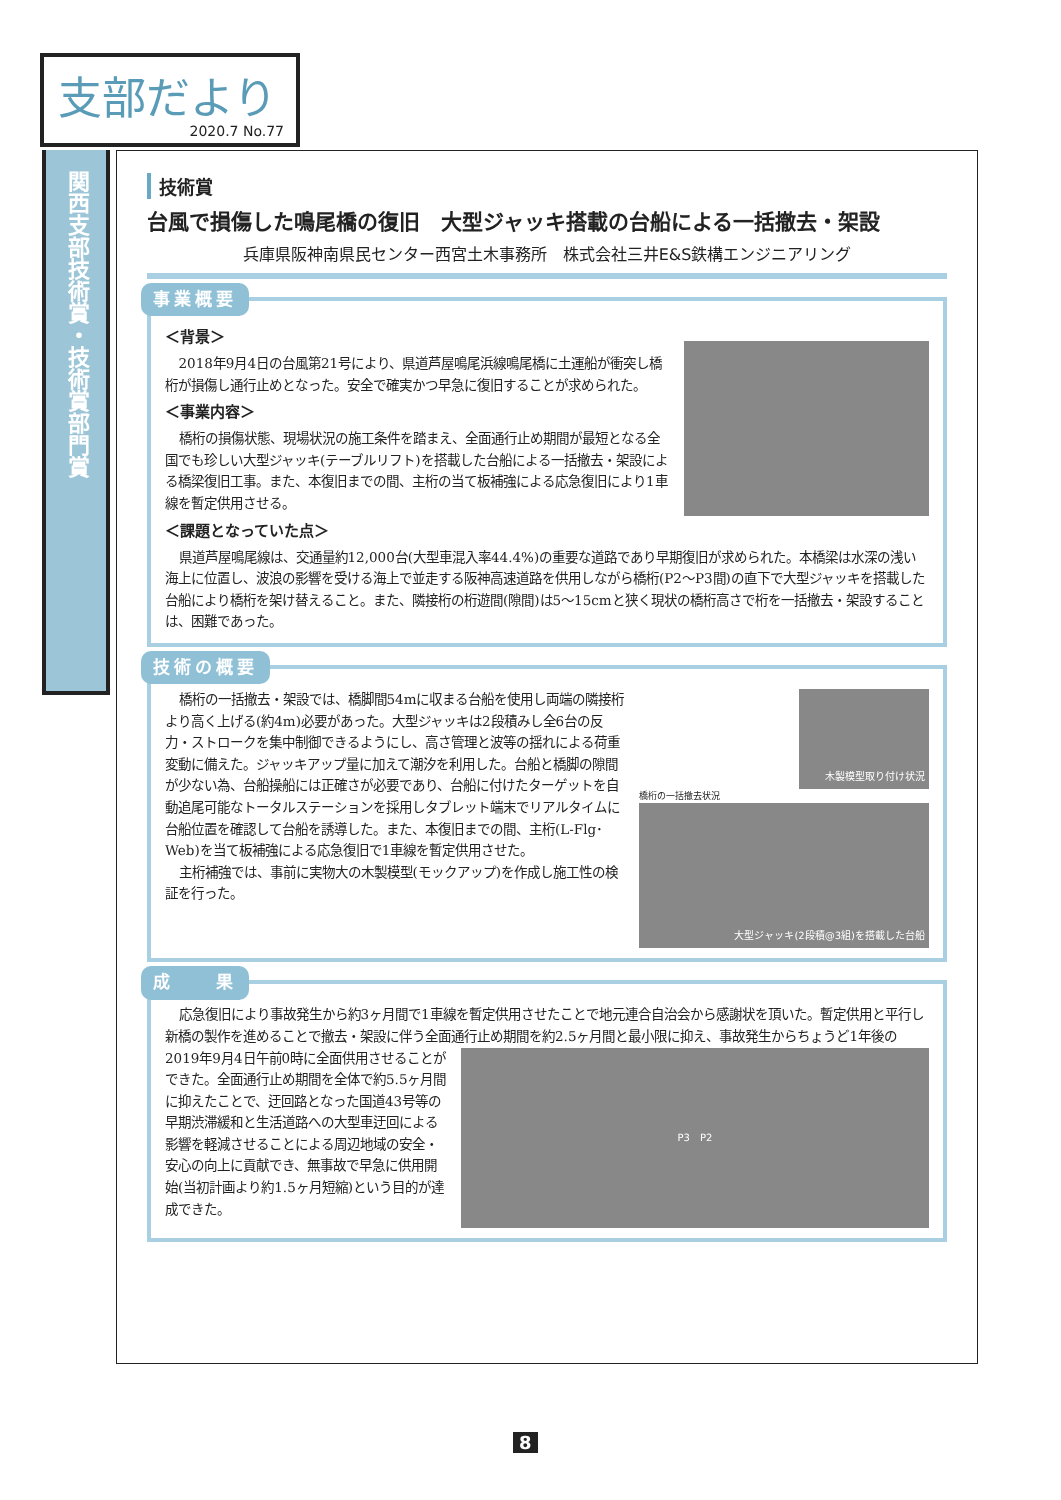支部だより
2020.7 No.77
関西支部技術賞・技術賞部門賞
技術賞
台風で損傷した鳴尾橋の復旧　大型ジャッキ搭載の台船による一括撤去・架設
兵庫県阪神南県民センター西宮土木事務所　株式会社三井E&S鉄構エンジニアリング
事業概要
＜背景＞
2018年9月4日の台風第21号により、県道芦屋鳴尾浜線鳴尾橋に土運船が衝突し橋桁が損傷し通行止めとなった。安全で確実かつ早急に復旧することが求められた。
＜事業内容＞
橋桁の損傷状態、現場状況の施工条件を踏まえ、全面通行止め期間が最短となる全国でも珍しい大型ジャッキ(テーブルリフト)を搭載した台船による一括撤去・架設による橋梁復旧工事。また、本復旧までの間、主桁の当て板補強による応急復旧により1車線を暫定供用させる。
＜課題となっていた点＞
県道芦屋鳴尾線は、交通量約12,000台(大型車混入率44.4%)の重要な道路であり早期復旧が求められた。本橋梁は水深の浅い海上に位置し、波浪の影響を受ける海上で並走する阪神高速道路を供用しながら橋桁(P2～P3間)の直下で大型ジャッキを搭載した台船により橋桁を架け替えること。また、隣接桁の桁遊間(隙間)は5～15cmと狭く現状の橋桁高さで桁を一括撤去・架設することは、困難であった。
技術の概要
木製模型取り付け状況
橋桁の一括撤去状況
大型ジャッキ(2段積@3組)を搭載した台船
橋桁の一括撤去・架設では、橋脚間54mに収まる台船を使用し両端の隣接桁より高く上げる(約4m)必要があった。大型ジャッキは2段積みし全6台の反力・ストロークを集中制御できるようにし、高さ管理と波等の揺れによる荷重変動に備えた。ジャッキアップ量に加えて潮汐を利用した。台船と橋脚の隙間が少ない為、台船操船には正確さが必要であり、台船に付けたターゲットを自動追尾可能なトータルステーションを採用しタブレット端末でリアルタイムに台船位置を確認して台船を誘導した。また、本復旧までの間、主桁(L-Flg･Web)を当て板補強による応急復旧で1車線を暫定供用させた。
主桁補強では、事前に実物大の木製模型(モックアップ)を作成し施工性の検証を行った。
成　　果
応急復旧により事故発生から約3ヶ月間で1車線を暫定供用させたことで地元連合自治会から感謝状を頂いた。暫定供用と平行し新橋の製作を進めることで撤去・架設に伴う全面通行止め期間を約2.5ヶ月間と最小限に抑え、事故発生からちょうど1年後の
P3　P2
2019年9月4日午前0時に全面供用させることができた。全面通行止め期間を全体で約5.5ヶ月間に抑えたことで、迂回路となった国道43号等の早期渋滞緩和と生活道路への大型車迂回による影響を軽減させることによる周辺地域の安全・安心の向上に貢献でき、無事故で早急に供用開始(当初計画より約1.5ヶ月短縮)という目的が達成できた。
8